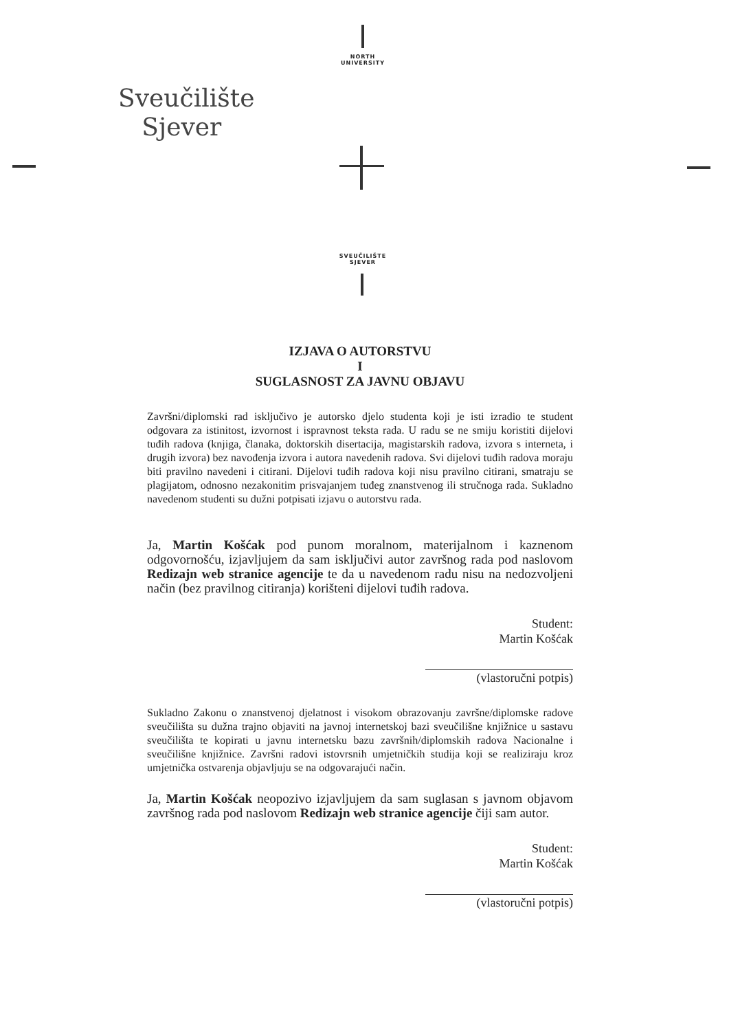NORTH
UNIVERSITY
Sveučilište
Sjever
SVEUČILIŠTE
SJEVER
IZJAVA O AUTORSTVU
I
SUGLASNOST ZA JAVNU OBJAVU
Završni/diplomski rad isključivo je autorsko djelo studenta koji je isti izradio te student odgovara za istinitost, izvornost i ispravnost teksta rada. U radu se ne smiju koristiti dijelovi tuđih radova (knjiga, članaka, doktorskih disertacija, magistarskih radova, izvora s interneta, i drugih izvora) bez navođenja izvora i autora navedenih radova. Svi dijelovi tuđih radova moraju biti pravilno navedeni i citirani. Dijelovi tuđih radova koji nisu pravilno citirani, smatraju se plagijatom, odnosno nezakonitim prisvajanjem tuđeg znanstvenog ili stručnoga rada. Sukladno navedenom studenti su dužni potpisati izjavu o autorstvu rada.
Ja, Martin Košćak pod punom moralnom, materijalnom i kaznenom odgovornošću, izjavljujem da sam isključivi autor završnog rada pod naslovom Redizajn web stranice agencije te da u navedenom radu nisu na nedozvoljeni način (bez pravilnog citiranja) korišteni dijelovi tuđih radova.
Student:
Martin Košćak
(vlastoručni potpis)
Sukladno Zakonu o znanstvenoj djelatnost i visokom obrazovanju završne/diplomske radove sveučilišta su dužna trajno objaviti na javnoj internetskoj bazi sveučilišne knjižnice u sastavu sveučilišta te kopirati u javnu internetsku bazu završnih/diplomskih radova Nacionalne i sveučilišne knjižnice. Završni radovi istovrsnih umjetničkih studija koji se realiziraju kroz umjetnička ostvarenja objavljuju se na odgovarajući način.
Ja, Martin Košćak neopozivo izjavljujem da sam suglasan s javnom objavom završnog rada pod naslovom Redizajn web stranice agencije čiji sam autor.
Student:
Martin Košćak
(vlastoručni potpis)